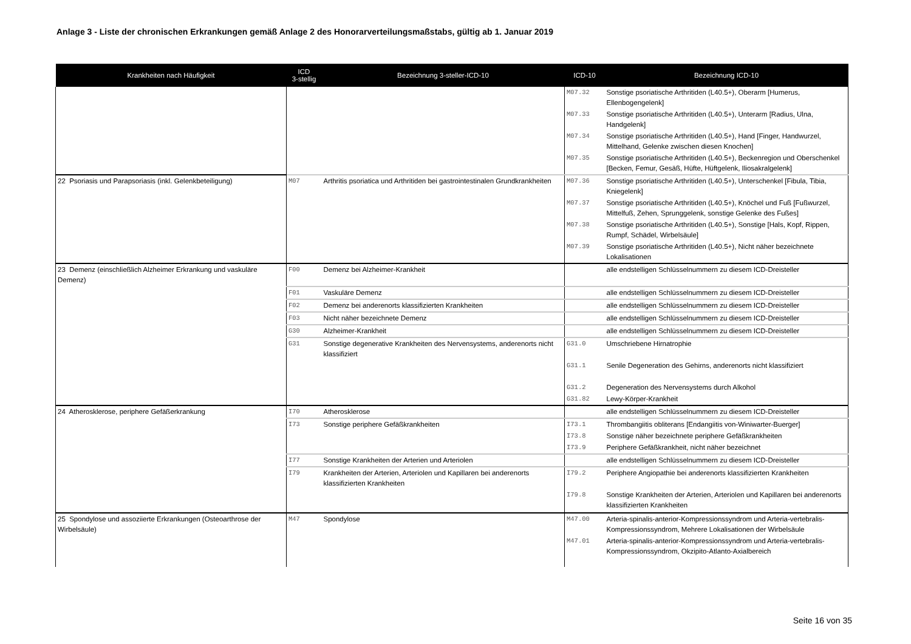Anlage 3 - Liste der chronischen Erkrankungen gemäß Anlage 2 des Honorarverteilungsmaßstabs, gültig ab 1. Januar 2019
| Krankheiten nach Häufigkeit | ICD 3-stellig | Bezeichnung 3-steller-ICD-10 | ICD-10 | Bezeichnung ICD-10 |
| --- | --- | --- | --- | --- |
| | | | M07.32 | Sonstige psoriatische Arthritiden (L40.5+), Oberarm [Humerus, Ellenbogengelenk] |
| | | | M07.33 | Sonstige psoriatische Arthritiden (L40.5+), Unterarm [Radius, Ulna, Handgelenk] |
| | | | M07.34 | Sonstige psoriatische Arthritiden (L40.5+), Hand [Finger, Handwurzel, Mittelhand, Gelenke zwischen diesen Knochen] |
| | | | M07.35 | Sonstige psoriatische Arthritiden (L40.5+), Beckenregion und Oberschenkel [Becken, Femur, Gesäß, Hüfte, Hüftgelenk, Iliosakralgelenk] |
| 22 Psoriasis und Parapsoriasis (inkl. Gelenkbeteiligung) | M07 | Arthritis psoriatica und Arthritiden bei gastrointestinalen Grundkrankheiten | M07.36 | Sonstige psoriatische Arthritiden (L40.5+), Unterschenkel [Fibula, Tibia, Kniegelenk] |
| | | | M07.37 | Sonstige psoriatische Arthritiden (L40.5+), Knöchel und Fuß [Fußwurzel, Mittelfuß, Zehen, Sprunggelenk, sonstige Gelenke des Fußes] |
| | | | M07.38 | Sonstige psoriatische Arthritiden (L40.5+), Sonstige [Hals, Kopf, Rippen, Rumpf, Schädel, Wirbelsäule] |
| | | | M07.39 | Sonstige psoriatische Arthritiden (L40.5+), Nicht näher bezeichnete Lokalisationen |
| 23 Demenz (einschließlich Alzheimer Erkrankung und vaskuläre Demenz) | F00 | Demenz bei Alzheimer-Krankheit | | alle endstelligen Schlüsselnummern zu diesem ICD-Dreisteller |
| | F01 | Vaskuläre Demenz | | alle endstelligen Schlüsselnummern zu diesem ICD-Dreisteller |
| | F02 | Demenz bei anderenorts klassifizierten Krankheiten | | alle endstelligen Schlüsselnummern zu diesem ICD-Dreisteller |
| | F03 | Nicht näher bezeichnete Demenz | | alle endstelligen Schlüsselnummern zu diesem ICD-Dreisteller |
| | G30 | Alzheimer-Krankheit | | alle endstelligen Schlüsselnummern zu diesem ICD-Dreisteller |
| | G31 | Sonstige degenerative Krankheiten des Nervensystems, anderenorts nicht klassifiziert | G31.0 | Umschriebene Hirnatrophie |
| | | | G31.1 | Senile Degeneration des Gehirns, anderenorts nicht klassifiziert |
| | | | G31.2 | Degeneration des Nervensystems durch Alkohol |
| | | | G31.82 | Lewy-Körper-Krankheit |
| 24 Atherosklerose, periphere Gefäßerkrankung | I70 | Atherosklerose | | alle endstelligen Schlüsselnummern zu diesem ICD-Dreisteller |
| | I73 | Sonstige periphere Gefäßkrankheiten | I73.1 | Thrombangiitis obliterans [Endangiitis von-Winiwarter-Buerger] |
| | | | I73.8 | Sonstige näher bezeichnete periphere Gefäßkrankheiten |
| | | | I73.9 | Periphere Gefäßkrankheit, nicht näher bezeichnet |
| | I77 | Sonstige Krankheiten der Arterien und Arteriolen | | alle endstelligen Schlüsselnummern zu diesem ICD-Dreisteller |
| | I79 | Krankheiten der Arterien, Arteriolen und Kapillaren bei anderenorts klassifizierten Krankheiten | I79.2 | Periphere Angiopathie bei anderenorts klassifizierten Krankheiten |
| | | | I79.8 | Sonstige Krankheiten der Arterien, Arteriolen und Kapillaren bei anderenorts klassifizierten Krankheiten |
| 25 Spondylose und assoziierte Erkrankungen (Osteoarthrose der Wirbelsäule) | M47 | Spondylose | M47.00 | Arteria-spinalis-anterior-Kompressionssyndrom und Arteria-vertebralis-Kompressionssyndrom, Mehrere Lokalisationen der Wirbelsäule |
| | | | M47.01 | Arteria-spinalis-anterior-Kompressionssyndrom und Arteria-vertebralis-Kompressionssyndrom, Okzipito-Atlanto-Axialbereich |
Seite 16 von 35